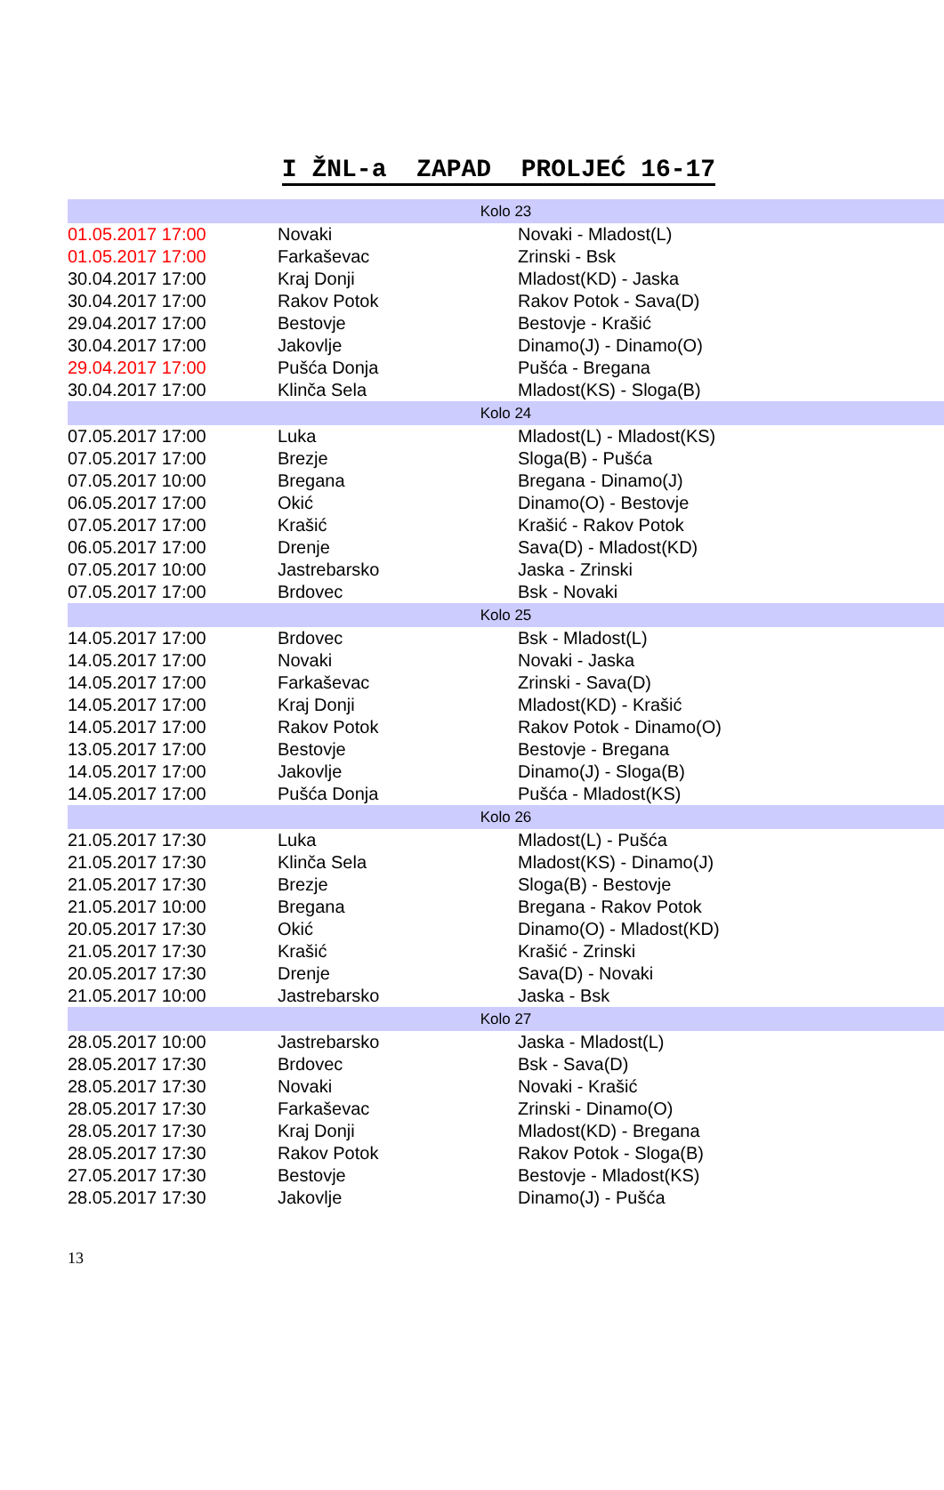I ŽNL-a ZAPAD PROLJEĆ 16-17
| Kolo 23 | | |
| --- | --- | --- |
| 01.05.2017 17:00 | Novaki | Novaki - Mladost(L) |
| 01.05.2017 17:00 | Farkaševac | Zrinski - Bsk |
| 30.04.2017 17:00 | Kraj Donji | Mladost(KD) - Jaska |
| 30.04.2017 17:00 | Rakov Potok | Rakov Potok - Sava(D) |
| 29.04.2017 17:00 | Bestovje | Bestovje - Krašić |
| 30.04.2017 17:00 | Jakovlje | Dinamo(J) - Dinamo(O) |
| 29.04.2017 17:00 | Pušća Donja | Pušća - Bregana |
| 30.04.2017 17:00 | Klinča Sela | Mladost(KS) - Sloga(B) |
| Kolo 24 | | |
| 07.05.2017 17:00 | Luka | Mladost(L) - Mladost(KS) |
| 07.05.2017 17:00 | Brezje | Sloga(B) - Pušća |
| 07.05.2017 10:00 | Bregana | Bregana - Dinamo(J) |
| 06.05.2017 17:00 | Okić | Dinamo(O) - Bestovje |
| 07.05.2017 17:00 | Krašić | Krašić - Rakov Potok |
| 06.05.2017 17:00 | Drenje | Sava(D) - Mladost(KD) |
| 07.05.2017 10:00 | Jastrebarsko | Jaska - Zrinski |
| 07.05.2017 17:00 | Brdovec | Bsk - Novaki |
| Kolo 25 | | |
| 14.05.2017 17:00 | Brdovec | Bsk - Mladost(L) |
| 14.05.2017 17:00 | Novaki | Novaki - Jaska |
| 14.05.2017 17:00 | Farkaševac | Zrinski - Sava(D) |
| 14.05.2017 17:00 | Kraj Donji | Mladost(KD) - Krašić |
| 14.05.2017 17:00 | Rakov Potok | Rakov Potok - Dinamo(O) |
| 13.05.2017 17:00 | Bestovje | Bestovje - Bregana |
| 14.05.2017 17:00 | Jakovlje | Dinamo(J) - Sloga(B) |
| 14.05.2017 17:00 | Pušća Donja | Pušća - Mladost(KS) |
| Kolo 26 | | |
| 21.05.2017 17:30 | Luka | Mladost(L) - Pušća |
| 21.05.2017 17:30 | Klinča Sela | Mladost(KS) - Dinamo(J) |
| 21.05.2017 17:30 | Brezje | Sloga(B) - Bestovje |
| 21.05.2017 10:00 | Bregana | Bregana - Rakov Potok |
| 20.05.2017 17:30 | Okić | Dinamo(O) - Mladost(KD) |
| 21.05.2017 17:30 | Krašić | Krašić - Zrinski |
| 20.05.2017 17:30 | Drenje | Sava(D) - Novaki |
| 21.05.2017 10:00 | Jastrebarsko | Jaska - Bsk |
| Kolo 27 | | |
| 28.05.2017 10:00 | Jastrebarsko | Jaska - Mladost(L) |
| 28.05.2017 17:30 | Brdovec | Bsk - Sava(D) |
| 28.05.2017 17:30 | Novaki | Novaki - Krašić |
| 28.05.2017 17:30 | Farkaševac | Zrinski - Dinamo(O) |
| 28.05.2017 17:30 | Kraj Donji | Mladost(KD) - Bregana |
| 28.05.2017 17:30 | Rakov Potok | Rakov Potok - Sloga(B) |
| 27.05.2017 17:30 | Bestovje | Bestovje - Mladost(KS) |
| 28.05.2017 17:30 | Jakovlje | Dinamo(J) - Pušća |
13